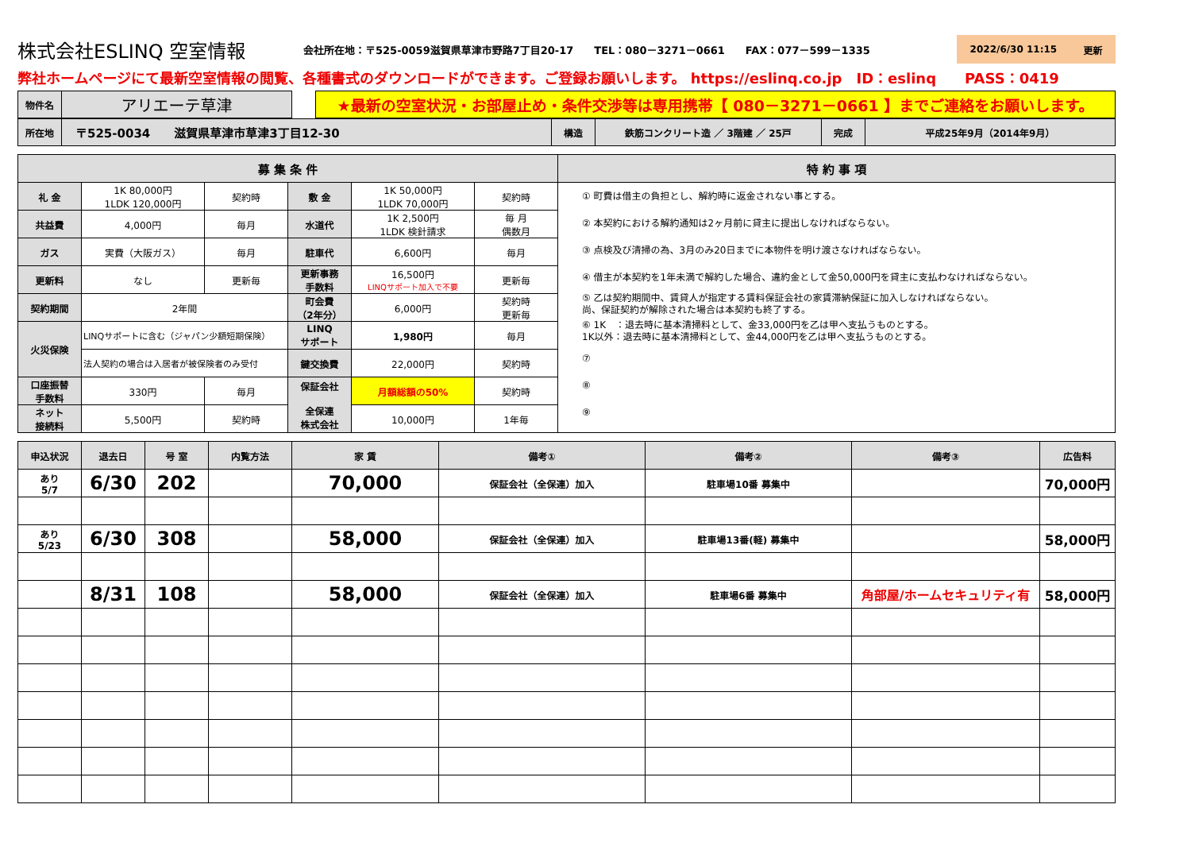株式会社ESLINQ 空室情報
会社所在地：〒525-0059滋賀県草津市野路7丁目20-17　　TEL：080－3271－0661　　FAX：077－599－1335
2022/6/30 11:15 更新
弊社ホームページにて最新空室情報の閲覧、各種書式のダウンロードができます。ご登録お願いします。 https://eslinq.co.jp　ID：eslinq　　PASS：0419
| 物件名 | アリエーテ草津 | | ★最新の空室状況・お部屋止め・条件交渉等は専用携帯【 080－3271－0661 】までご連絡をお願いします。 |
| 所在地 | 〒525-0034 滋賀県草津市草津3丁目12-30 | 構造 | 鉄筋コンクリート造 ／ 3階建 ／ 25戸 | 完成 | 平成25年9月（2014年9月） |
| 募 集 条 件 | | | | | | 特 約 事 項 |
| 礼 金 | 1K 80,000円 1LDK 120,000円 | 契約時 | 敷 金 | 1K 50,000円 1LDK 70,000円 | 契約時 | ① 町費は借主の負担とし、解約時に返金されない事とする。 ② 本契約における解約通知は2ヶ月前に貸主に提出しなければならない。 ③ 点検及び清掃の為、3月のみ20日までに本物件を明け渡さなければならない。 ④ 借主が本契約を1年未満で解約した場合、違約金として金50,000円を貸主に支払わなければならない。 ⑤ 乙は契約期間中、賃貸人が指定する賃料保証会社の家賃滞納保証に加入しなければならない。 尚、保証契約が解除された場合は本契約も終了する。 ⑥ 1K ：退去時に基本清掃料として、金33,000円を乙は甲へ支払うものとする。 1K以外：退去時に基本清掃料として、金44,000円を乙は甲へ支払うものとする。 ⑦ ⑧ ⑨ |
| 共益費 | 4,000円 | 毎月 | 水道代 | 1K 2,500円 1LDK 検針請求 | 毎 月 偶数月 | |
| ガス | 実費（大阪ガス） | 毎月 | 駐車代 | 6,600円 | 毎月 | |
| 更新料 | なし | 更新毎 | 更新事務 手数料 | 16,500円 LINQサポート加入で不要 | 更新毎 | |
| 契約期間 | 2年間 | | 町会費 （2年分） | 6,000円 | 契約時 更新毎 | |
| 火災保険 | LINQサポートに含む（ジャパン少額短期保険） | | LINQ サポート | 1,980円 | 毎月 | |
| | 法人契約の場合は入居者が被保険者のみ受付 | | 鍵交換費 | 22,000円 | 契約時 | |
| 口座振替 手数料 | 330円 | 毎月 | 保証会社 全保連 株式会社 | 月額総額の50% | 契約時 | |
| ネット 接続料 | 5,500円 | 契約時 | | 10,000円 | 1年毎 | |
| 申込状況 | 退去日 | 号 室 | 内覧方法 | 家 賃 | 備考① | 備考② | 備考③ | 広告料 |
| あり 5/7 | 6/30 | 202 | | 70,000 | 保証会社（全保連）加入 | 駐車場10番 募集中 | | 70,000円 |
| あり 5/23 | 6/30 | 308 | | 58,000 | 保証会社（全保連）加入 | 駐車場13番(軽) 募集中 | | 58,000円 |
| | 8/31 | 108 | | 58,000 | 保証会社（全保連）加入 | 駐車場6番 募集中 | 角部屋/ホームセキュリティ有 | 58,000円 |